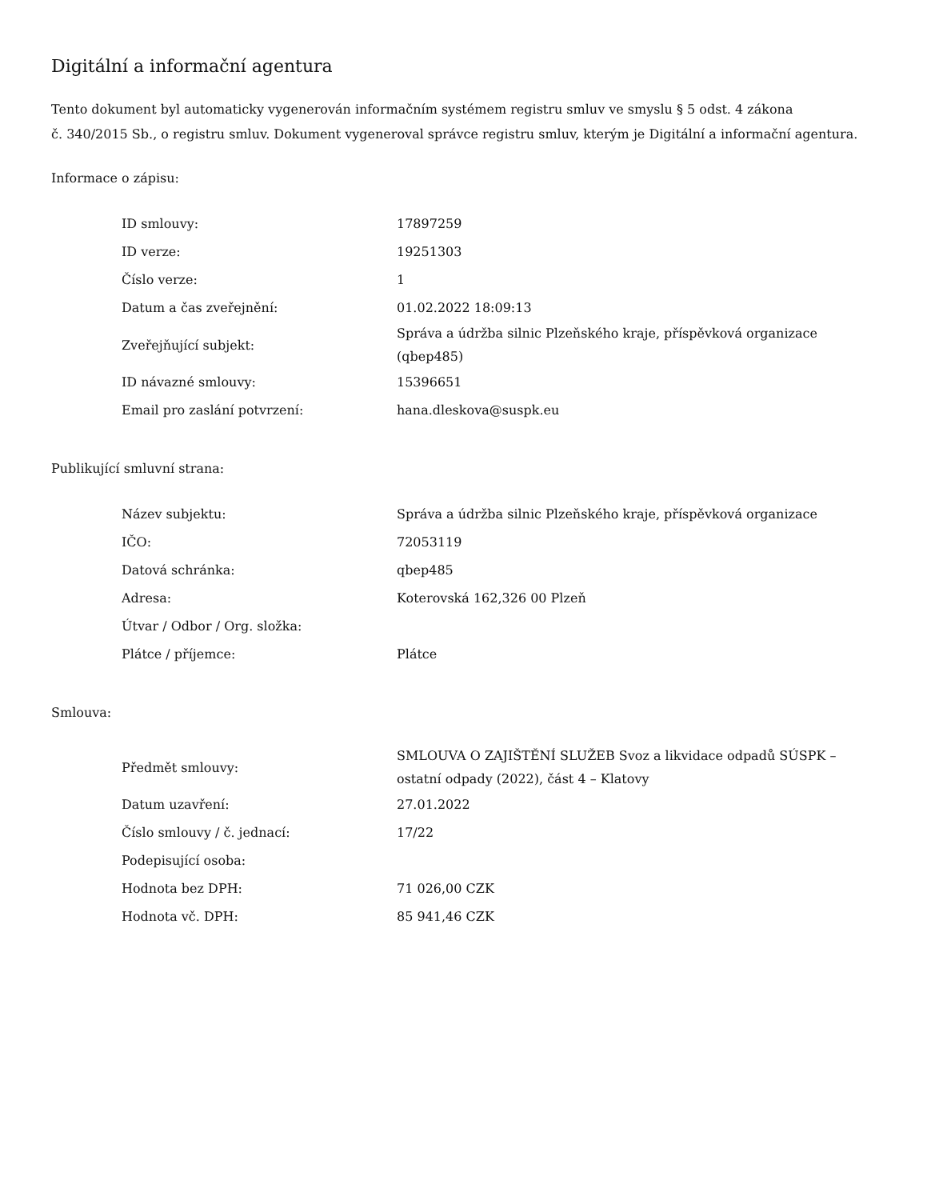Digitální a informační agentura
Tento dokument byl automaticky vygenerován informačním systémem registru smluv ve smyslu § 5 odst. 4 zákona
č. 340/2015 Sb., o registru smluv. Dokument vygeneroval správce registru smluv, kterým je Digitální a informační agentura.
Informace o zápisu:
| ID smlouvy: | 17897259 |
| ID verze: | 19251303 |
| Číslo verze: | 1 |
| Datum a čas zveřejnění: | 01.02.2022 18:09:13 |
| Zveřejňující subjekt: | Správa a údržba silnic Plzeňského kraje, příspěvková organizace (qbep485) |
| ID návazné smlouvy: | 15396651 |
| Email pro zaslání potvrzení: | hana.dleskova@suspk.eu |
Publikující smluvní strana:
| Název subjektu: | Správa a údržba silnic Plzeňského kraje, příspěvková organizace |
| IČO: | 72053119 |
| Datová schránka: | qbep485 |
| Adresa: | Koterovská 162,326 00 Plzeň |
| Útvar / Odbor / Org. složka: | |
| Plátce / příjemce: | Plátce |
Smlouva:
| Předmět smlouvy: | SMLOUVA O ZAJIŠTĚNÍ SLUŽEB Svoz a likvidace odpadů SÚSPK – ostatní odpady (2022), část 4 – Klatovy |
| Datum uzavření: | 27.01.2022 |
| Číslo smlouvy / č. jednací: | 17/22 |
| Podepisující osoba: | |
| Hodnota bez DPH: | 71 026,00 CZK |
| Hodnota vč. DPH: | 85 941,46 CZK |